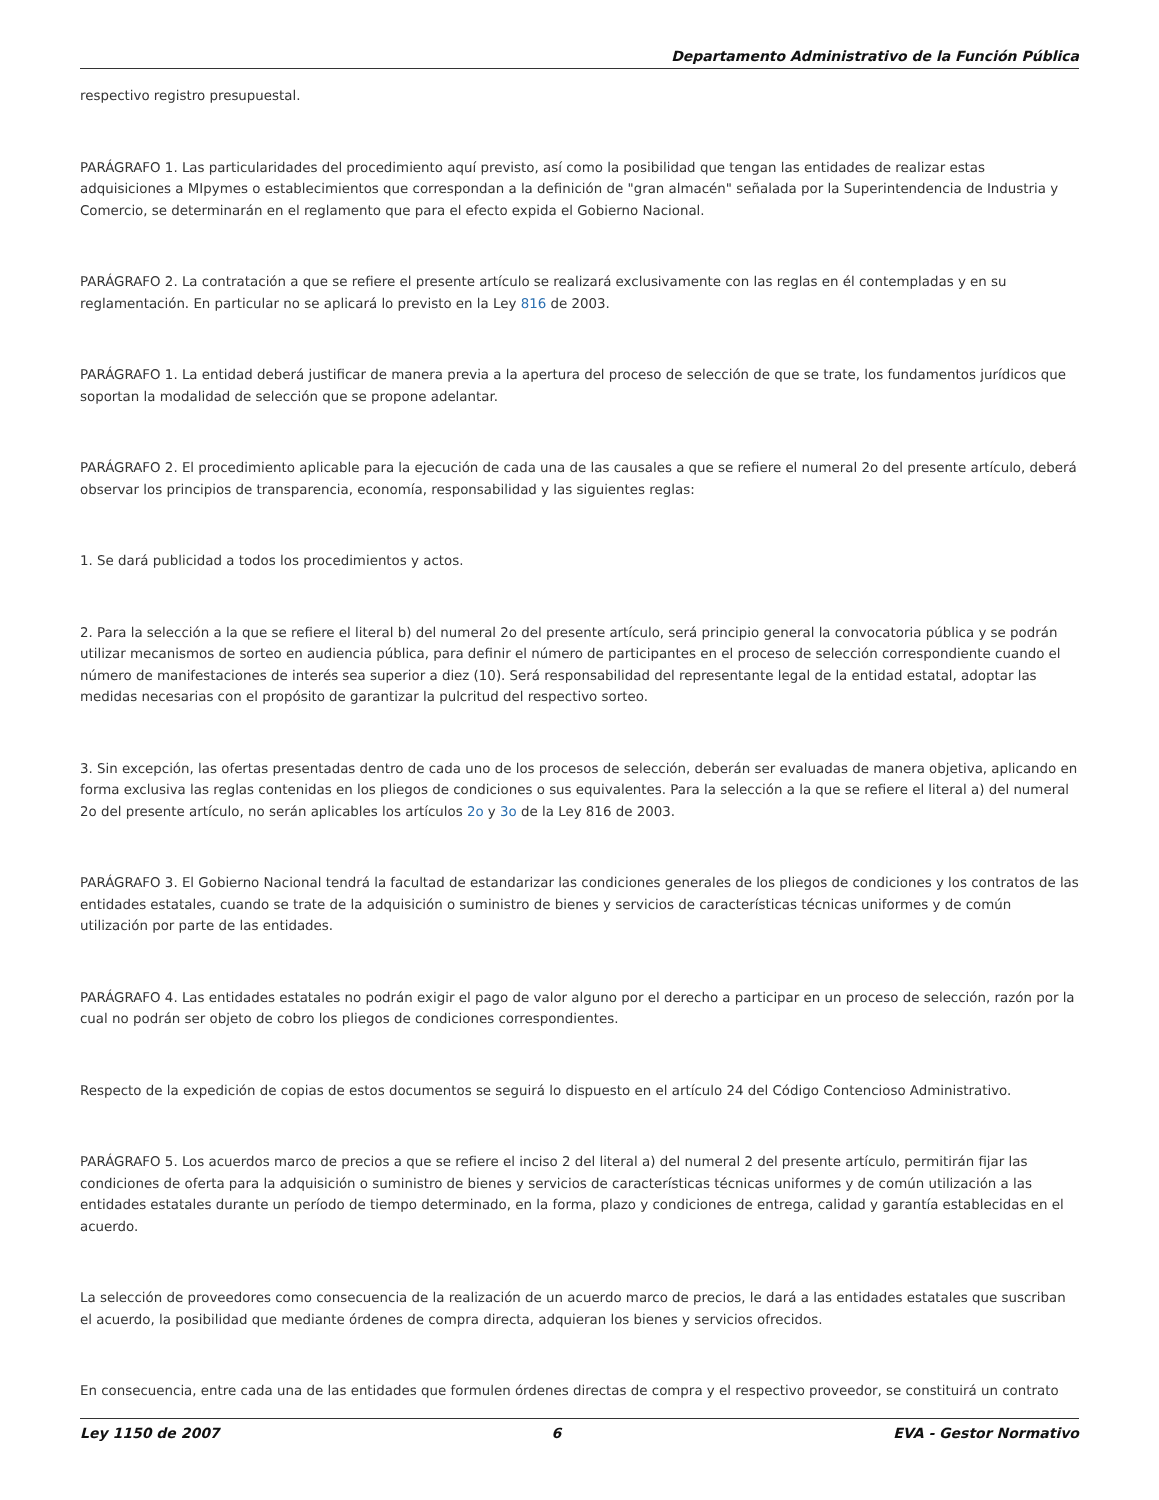Departamento Administrativo de la Función Pública
respectivo registro presupuestal.
PARÁGRAFO 1. Las particularidades del procedimiento aquí previsto, así como la posibilidad que tengan las entidades de realizar estas adquisiciones a MIpymes o establecimientos que correspondan a la definición de "gran almacén" señalada por la Superintendencia de Industria y Comercio, se determinarán en el reglamento que para el efecto expida el Gobierno Nacional.
PARÁGRAFO 2. La contratación a que se refiere el presente artículo se realizará exclusivamente con las reglas en él contempladas y en su reglamentación. En particular no se aplicará lo previsto en la Ley 816 de 2003.
PARÁGRAFO 1. La entidad deberá justificar de manera previa a la apertura del proceso de selección de que se trate, los fundamentos jurídicos que soportan la modalidad de selección que se propone adelantar.
PARÁGRAFO 2. El procedimiento aplicable para la ejecución de cada una de las causales a que se refiere el numeral 2o del presente artículo, deberá observar los principios de transparencia, economía, responsabilidad y las siguientes reglas:
1. Se dará publicidad a todos los procedimientos y actos.
2. Para la selección a la que se refiere el literal b) del numeral 2o del presente artículo, será principio general la convocatoria pública y se podrán utilizar mecanismos de sorteo en audiencia pública, para definir el número de participantes en el proceso de selección correspondiente cuando el número de manifestaciones de interés sea superior a diez (10). Será responsabilidad del representante legal de la entidad estatal, adoptar las medidas necesarias con el propósito de garantizar la pulcritud del respectivo sorteo.
3. Sin excepción, las ofertas presentadas dentro de cada uno de los procesos de selección, deberán ser evaluadas de manera objetiva, aplicando en forma exclusiva las reglas contenidas en los pliegos de condiciones o sus equivalentes. Para la selección a la que se refiere el literal a) del numeral 2o del presente artículo, no serán aplicables los artículos 2o y 3o de la Ley 816 de 2003.
PARÁGRAFO 3. El Gobierno Nacional tendrá la facultad de estandarizar las condiciones generales de los pliegos de condiciones y los contratos de las entidades estatales, cuando se trate de la adquisición o suministro de bienes y servicios de características técnicas uniformes y de común utilización por parte de las entidades.
PARÁGRAFO 4. Las entidades estatales no podrán exigir el pago de valor alguno por el derecho a participar en un proceso de selección, razón por la cual no podrán ser objeto de cobro los pliegos de condiciones correspondientes.
Respecto de la expedición de copias de estos documentos se seguirá lo dispuesto en el artículo 24 del Código Contencioso Administrativo.
PARÁGRAFO 5. Los acuerdos marco de precios a que se refiere el inciso 2 del literal a) del numeral 2 del presente artículo, permitirán fijar las condiciones de oferta para la adquisición o suministro de bienes y servicios de características técnicas uniformes y de común utilización a las entidades estatales durante un período de tiempo determinado, en la forma, plazo y condiciones de entrega, calidad y garantía establecidas en el acuerdo.
La selección de proveedores como consecuencia de la realización de un acuerdo marco de precios, le dará a las entidades estatales que suscriban el acuerdo, la posibilidad que mediante órdenes de compra directa, adquieran los bienes y servicios ofrecidos.
En consecuencia, entre cada una de las entidades que formulen órdenes directas de compra y el respectivo proveedor, se constituirá un contrato
Ley 1150 de 2007 6 EVA - Gestor Normativo